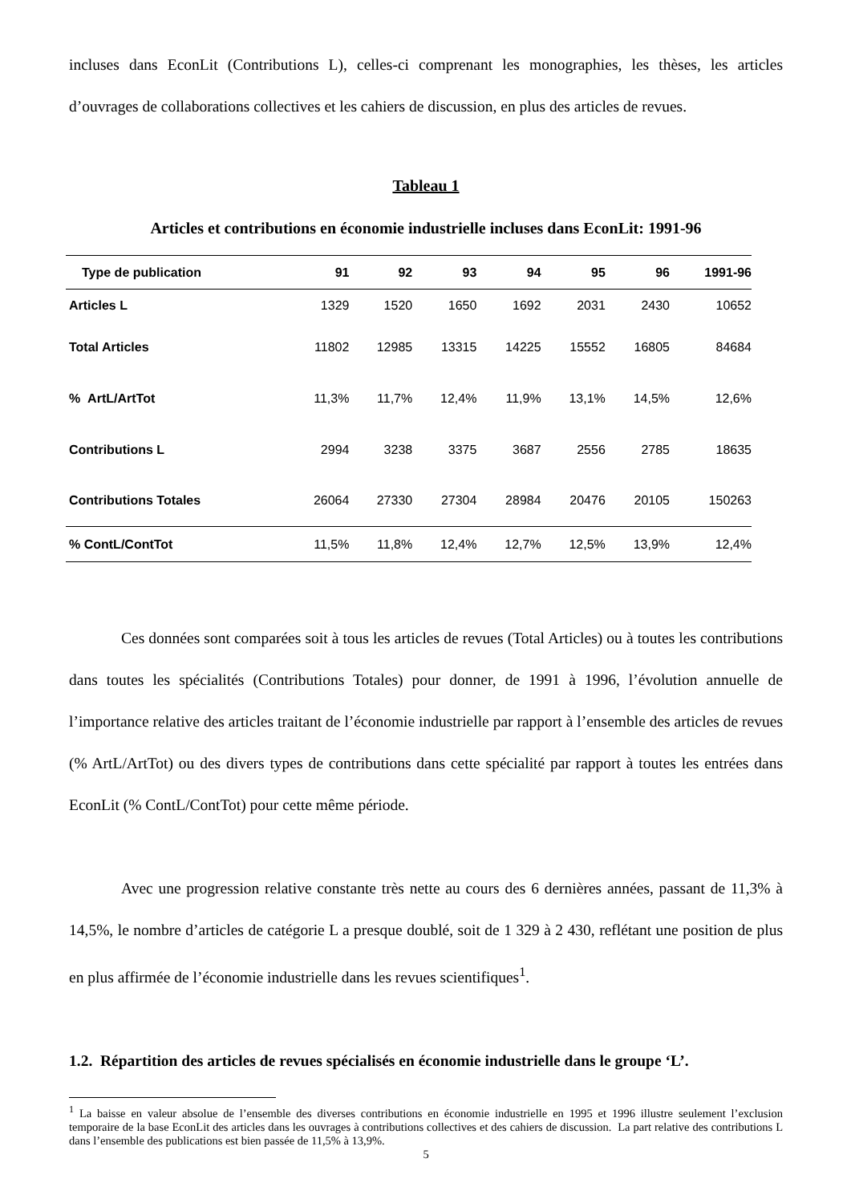incluses dans EconLit (Contributions L), celles-ci comprenant les monographies, les thèses, les articles d’ouvrages de collaborations collectives et les cahiers de discussion, en plus des articles de revues.
Tableau 1
Articles et contributions en économie industrielle incluses dans EconLit: 1991-96
| Type de publication | 91 | 92 | 93 | 94 | 95 | 96 | 1991-96 |
| --- | --- | --- | --- | --- | --- | --- | --- |
| Articles L | 1329 | 1520 | 1650 | 1692 | 2031 | 2430 | 10652 |
| Total Articles | 11802 | 12985 | 13315 | 14225 | 15552 | 16805 | 84684 |
| % ArtL/ArtTot | 11,3% | 11,7% | 12,4% | 11,9% | 13,1% | 14,5% | 12,6% |
| Contributions L | 2994 | 3238 | 3375 | 3687 | 2556 | 2785 | 18635 |
| Contributions Totales | 26064 | 27330 | 27304 | 28984 | 20476 | 20105 | 150263 |
| % ContL/ContTot | 11,5% | 11,8% | 12,4% | 12,7% | 12,5% | 13,9% | 12,4% |
Ces données sont comparées soit à tous les articles de revues (Total Articles) ou à toutes les contributions dans toutes les spécialités (Contributions Totales) pour donner, de 1991 à 1996, l’évolution annuelle de l’importance relative des articles traitant de l’économie industrielle par rapport à l’ensemble des articles de revues (% ArtL/ArtTot) ou des divers types de contributions dans cette spécialité par rapport à toutes les entrées dans EconLit (% ContL/ContTot) pour cette même période.
Avec une progression relative constante très nette au cours des 6 dernières années, passant de 11,3% à 14,5%, le nombre d’articles de catégorie L a presque doublé, soit de 1 329 à 2 430, reflétant une position de plus en plus affirmée de l’économie industrielle dans les revues scientifiques<sup>1</sup>.
1.2. Répartition des articles de revues spécialisés en économie industrielle dans le groupe ‘L’.
<sup>1</sup> La baisse en valeur absolue de l’ensemble des diverses contributions en économie industrielle en 1995 et 1996 illustre seulement l’exclusion temporaire de la base EconLit des articles dans les ouvrages à contributions collectives et des cahiers de discussion. La part relative des contributions L dans l’ensemble des publications est bien passée de 11,5% à 13,9%.
5